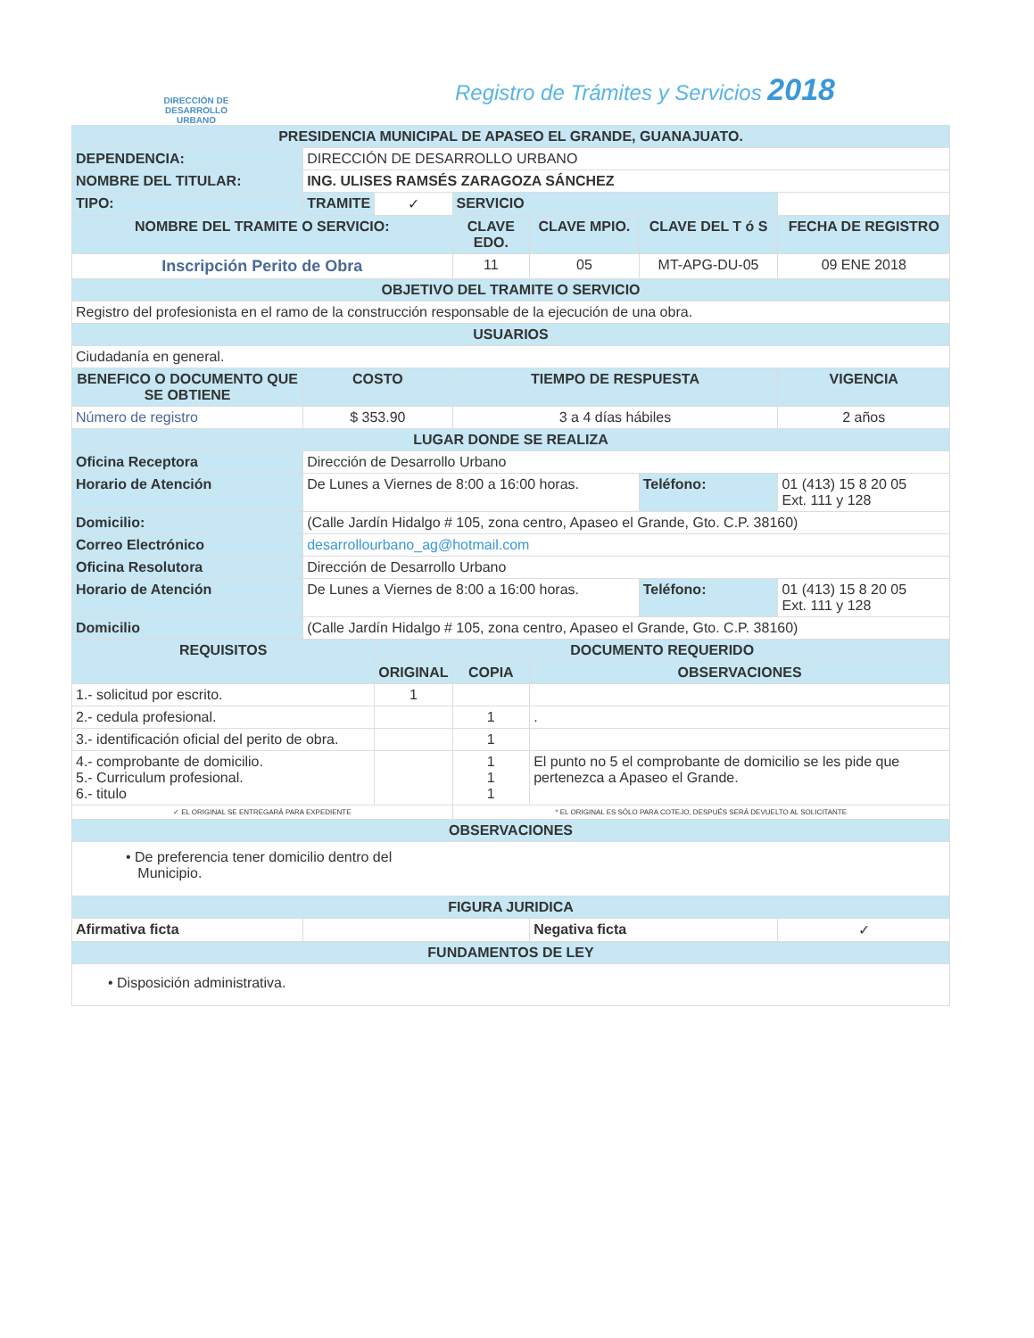DIRECCIÓN DE
DESARROLLO
URBANO
Registro de Trámites y Servicios 2018
| PRESIDENCIA MUNICIPAL DE APASEO EL GRANDE, GUANAJUATO. | | | | | | |
| DEPENDENCIA: | DIRECCIÓN DE DESARROLLO URBANO | | | | | |
| NOMBRE DEL TITULAR: | ING. ULISES RAMSÉS ZARAGOZA SÁNCHEZ | | | | | |
| TIPO: | TRAMITE | ✓ | SERVICIO | | | |
| NOMBRE DEL TRAMITE O SERVICIO: | | | CLAVE EDO. | CLAVE MPIO. | CLAVE DEL T ó S | FECHA DE REGISTRO |
| Inscripción Perito de Obra | | | 11 | 05 | MT-APG-DU-05 | 09 ENE 2018 |
| OBJETIVO DEL TRAMITE O SERVICIO | | | | | | |
| Registro del profesionista en el ramo de la construcción responsable de la ejecución de una obra. | | | | | | |
| USUARIOS | | | | | | |
| Ciudadanía en general. | | | | | | |
| BENEFICO O DOCUMENTO QUE SE OBTIENE | COSTO | | TIEMPO DE RESPUESTA | | | VIGENCIA |
| Número de registro | $ 353.90 | | 3 a 4 días hábiles | | | 2 años |
| LUGAR DONDE SE REALIZA | | | | | | |
| Oficina Receptora | Dirección de Desarrollo Urbano | | | | | |
| Horario de Atención | De Lunes a Viernes de 8:00 a 16:00 horas. | | | | Teléfono: | 01 (413) 15 8 20 05 Ext. 111 y 128 |
| Domicilio: | (Calle Jardín Hidalgo # 105, zona centro, Apaseo el Grande, Gto. C.P. 38160) | | | | | |
| Correo Electrónico | desarrollourbano_ag@hotmail.com | | | | | |
| Oficina Resolutora | Dirección de Desarrollo Urbano | | | | | |
| Horario de Atención | De Lunes a Viernes de 8:00 a 16:00 horas. | | | | Teléfono: | 01 (413) 15 8 20 05 Ext. 111 y 128 |
| Domicilio | (Calle Jardín Hidalgo # 105, zona centro, Apaseo el Grande, Gto. C.P. 38160) | | | | | |
| REQUISITOS | | DOCUMENTO REQUERIDO | | | | |
| | | ORIGINAL | COPIA | OBSERVACIONES | | |
| 1.- solicitud por escrito. | | 1 | | | | |
| 2.- cedula profesional. | | | 1 | . | | |
| 3.- identificación oficial del perito de obra. | | | 1 | | | |
| 4.- comprobante de domicilio. 5.- Curriculum profesional. 6.- titulo | | | 1 1 1 | El punto no 5 el comprobante de domicilio se les pide que pertenezca a Apaseo el Grande. | | |
| ✓ EL ORIGINAL SE ENTREGARÁ PARA EXPEDIENTE | | | * EL ORIGINAL ES SÓLO PARA COTEJO, DESPUÉS SERÁ DEVUELTO AL SOLICITANTE | | | |
| OBSERVACIONES | | | | | | |
| • De preferencia tener domicilio dentro del Municipio. | | | | | | |
| FIGURA JURIDICA | | | | | | |
| Afirmativa ficta | | | | Negativa ficta | | ✓ |
| FUNDAMENTOS DE LEY | | | | | | |
| • Disposición administrativa. | | | | | | |